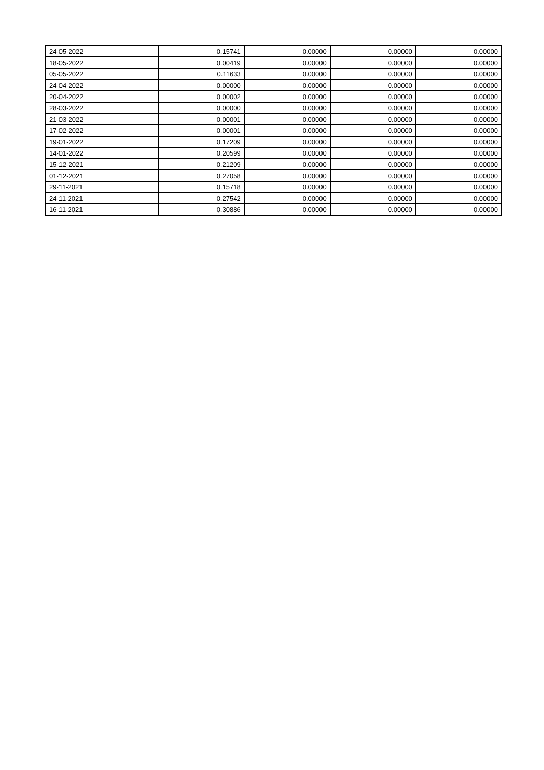| 24-05-2022 | 0.15741 | 0.00000 | 0.00000 | 0.00000 |
| 18-05-2022 | 0.00419 | 0.00000 | 0.00000 | 0.00000 |
| 05-05-2022 | 0.11633 | 0.00000 | 0.00000 | 0.00000 |
| 24-04-2022 | 0.00000 | 0.00000 | 0.00000 | 0.00000 |
| 20-04-2022 | 0.00002 | 0.00000 | 0.00000 | 0.00000 |
| 28-03-2022 | 0.00000 | 0.00000 | 0.00000 | 0.00000 |
| 21-03-2022 | 0.00001 | 0.00000 | 0.00000 | 0.00000 |
| 17-02-2022 | 0.00001 | 0.00000 | 0.00000 | 0.00000 |
| 19-01-2022 | 0.17209 | 0.00000 | 0.00000 | 0.00000 |
| 14-01-2022 | 0.20599 | 0.00000 | 0.00000 | 0.00000 |
| 15-12-2021 | 0.21209 | 0.00000 | 0.00000 | 0.00000 |
| 01-12-2021 | 0.27058 | 0.00000 | 0.00000 | 0.00000 |
| 29-11-2021 | 0.15718 | 0.00000 | 0.00000 | 0.00000 |
| 24-11-2021 | 0.27542 | 0.00000 | 0.00000 | 0.00000 |
| 16-11-2021 | 0.30886 | 0.00000 | 0.00000 | 0.00000 |